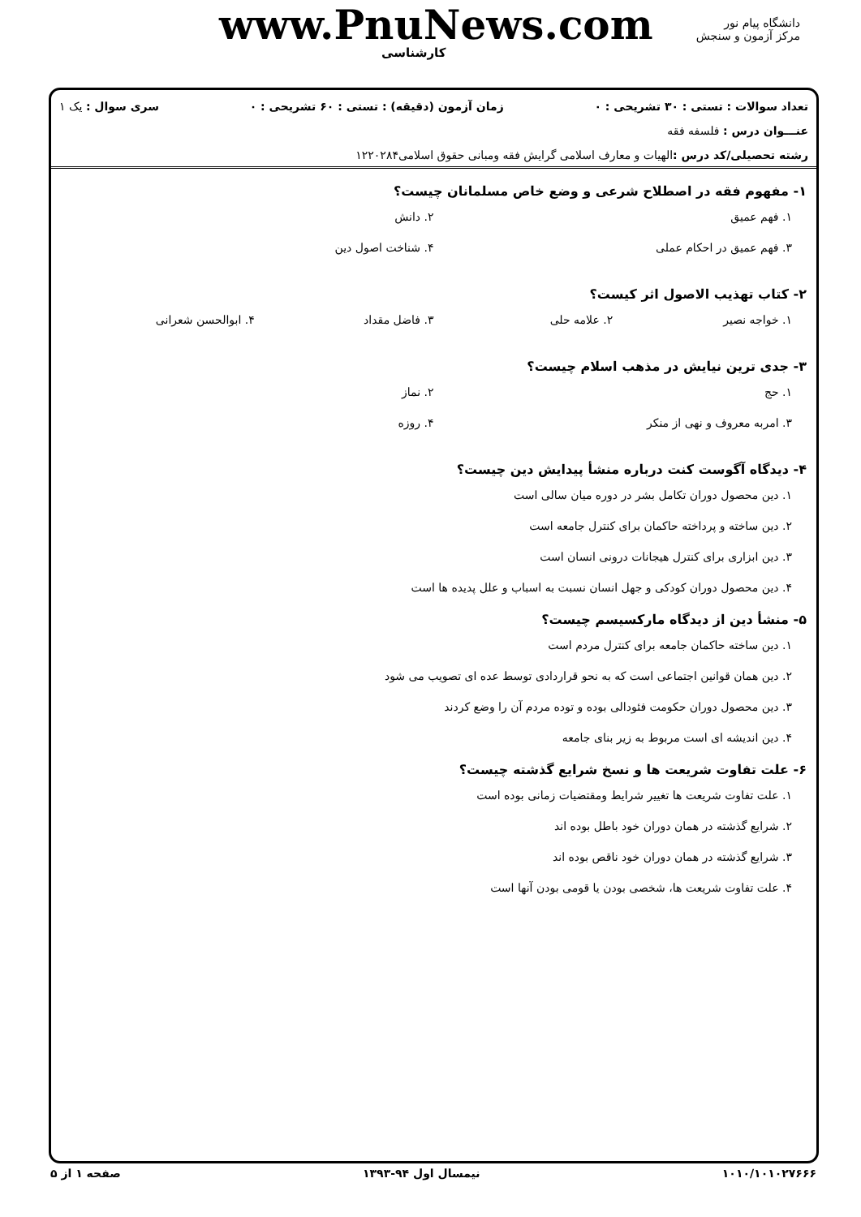دانشگاه پیام نور
مرکز آزمون و سنجش
www.PnuNews.com
کارشناسی
تعداد سوالات : تستی : ۳۰ تشریحی : ۰ زمان آزمون (دقیقه) : تستی : ۶۰ تشریحی : ۰ سری سوال : یک ۱
عنـــوان درس : فلسفه فقه
رشته تحصیلی/کد درس : الهیات و معارف اسلامی گرایش فقه ومبانی حقوق اسلامی۱۲۲۰۲۸۴
۱- مفهوم فقه در اصطلاح شرعی و وضع خاص مسلمانان چیست؟
۱. فهم عمیق
۲. دانش
۳. فهم عمیق در احکام عملی
۴. شناخت اصول دین
۲- کتاب تهذیب الاصول اثر کیست؟
۱. خواجه نصیر
۲. علامه حلی
۳. فاضل مقداد
۴. ابوالحسن شعرانی
۳- جدی ترین نیایش در مذهب اسلام چیست؟
۱. حج
۲. نماز
۳. امربه معروف و نهی از منکر
۴. روزه
۴- دیدگاه آگوست کنت درباره منشأ پیدایش دین چیست؟
۱. دین محصول دوران تکامل بشر در دوره میان سالی است
۲. دین ساخته و پرداخته حاکمان برای کنترل جامعه است
۳. دین ابزاری برای کنترل هیجانات درونی انسان است
۴. دین محصول دوران کودکی و جهل انسان نسبت به اسباب و علل پدیده ها است
۵- منشأ دین از دیدگاه مارکسیسم چیست؟
۱. دین ساخته حاکمان جامعه برای کنترل مردم است
۲. دین همان قوانین اجتماعی است که به نحو قراردادی توسط عده ای تصویب می شود
۳. دین محصول دوران حکومت فئودالی بوده و توده مردم آن را وضع کردند
۴. دین اندیشه ای است مربوط به زیر بنای جامعه
۶- علت تفاوت شریعت ها و نسخ شرایع گذشته چیست؟
۱. علت تفاوت شریعت ها تغییر شرایط ومقتضیات زمانی بوده است
۲. شرایع گذشته در همان دوران خود باطل بوده اند
۳. شرایع گذشته در همان دوران خود ناقص بوده اند
۴. علت تفاوت شریعت ها، شخصی بودن یا قومی بودن آنها است
۱۰۱۰/۱۰۱۰۲۷۶۶۶ نیمسال اول ۹۴-۱۳۹۳ صفحه ۱ از ۵